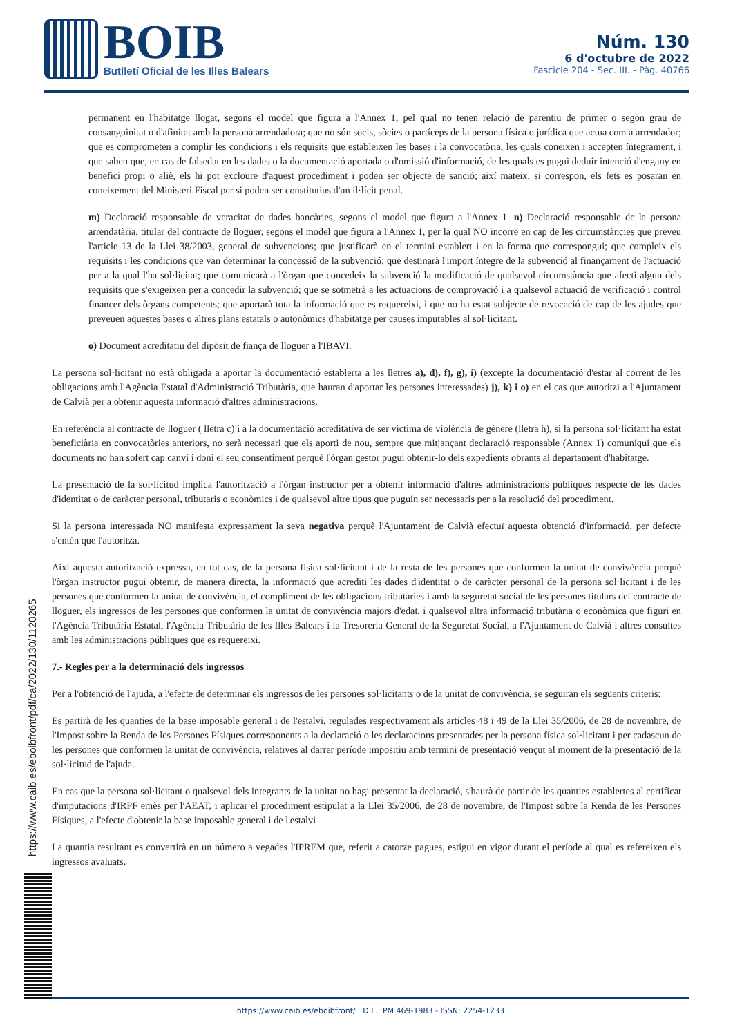BOIB
Butlletí Oficial de les Illes Balears
Núm. 130
6 d'octubre de 2022
Fascicle 204 - Sec. III. - Pàg. 40766
https://www.caib.es/eboibfront/pdf/ca/2022/130/1120265
permanent en l'habitatge llogat, segons el model que figura a l'Annex 1, pel qual no tenen relació de parentiu de primer o segon grau de consanguinitat o d'afinitat amb la persona arrendadora; que no són socis, sòcies o partíceps de la persona física o jurídica que actua com a arrendador; que es comprometen a complir les condicions i els requisits que estableixen les bases i la convocatòria, les quals coneixen i accepten íntegrament, i que saben que, en cas de falsedat en les dades o la documentació aportada o d'omissió d'informació, de les quals es pugui deduir intenció d'engany en benefici propi o aliè, els hi pot excloure d'aquest procediment i poden ser objecte de sanció; així mateix, si correspon, els fets es posaran en coneixement del Ministeri Fiscal per si poden ser constitutius d'un il·lícit penal.
m) Declaració responsable de veracitat de dades bancàries, segons el model que figura a l'Annex 1. n) Declaració responsable de la persona arrendatària, titular del contracte de lloguer, segons el model que figura a l'Annex 1, per la qual NO incorre en cap de les circumstàncies que preveu l'article 13 de la Llei 38/2003, general de subvencions; que justificarà en el termini establert i en la forma que correspongui; que compleix els requisits i les condicions que van determinar la concessió de la subvenció; que destinarà l'import íntegre de la subvenció al finançament de l'actuació per a la qual l'ha sol·licitat; que comunicarà a l'òrgan que concedeix la subvenció la modificació de qualsevol circumstància que afecti algun dels requisits que s'exigeixen per a concedir la subvenció; que se sotmetrà a les actuacions de comprovació i a qualsevol actuació de verificació i control financer dels òrgans competents; que aportarà tota la informació que es requereixi, i que no ha estat subjecte de revocació de cap de les ajudes que preveuen aquestes bases o altres plans estatals o autonòmics d'habitatge per causes imputables al sol·licitant.
o) Document acreditatiu del dipòsit de fiança de lloguer a l'IBAVI.
La persona sol·licitant no està obligada a aportar la documentació establerta a les lletres a), d), f), g), i) (excepte la documentació d'estar al corrent de les obligacions amb l'Agència Estatal d'Administració Tributària, que hauran d'aportar les persones interessades) j), k) i o) en el cas que autoritzi a l'Ajuntament de Calvià per a obtenir aquesta informació d'altres administracions.
En referència al contracte de lloguer ( lletra c) i a la documentació acreditativa de ser víctima de violència de gènere (lletra h), si la persona sol·licitant ha estat beneficiària en convocatòries anteriors, no serà necessari que els aporti de nou, sempre que mitjançant declaració responsable (Annex 1) comuniqui que els documents no han sofert cap canvi i doni el seu consentiment perquè l'òrgan gestor pugui obtenir-lo dels expedients obrants al departament d'habitatge.
La presentació de la sol·licitud implica l'autorització a l'òrgan instructor per a obtenir informació d'altres administracions públiques respecte de les dades d'identitat o de caràcter personal, tributaris o econòmics i de qualsevol altre tipus que puguin ser necessaris per a la resolució del procediment.
Si la persona interessada NO manifesta expressament la seva negativa perquè l'Ajuntament de Calvià efectuï aquesta obtenció d'informació, per defecte s'entén que l'autoritza.
Així aquesta autorització expressa, en tot cas, de la persona física sol·licitant i de la resta de les persones que conformen la unitat de convivència perquè l'òrgan instructor pugui obtenir, de manera directa, la informació que acrediti les dades d'identitat o de caràcter personal de la persona sol·licitant i de les persones que conformen la unitat de convivència, el compliment de les obligacions tributàries i amb la seguretat social de les persones titulars del contracte de lloguer, els ingressos de les persones que conformen la unitat de convivència majors d'edat, i qualsevol altra informació tributària o econòmica que figuri en l'Agència Tributària Estatal, l'Agència Tributària de les Illes Balears i la Tresoreria General de la Seguretat Social, a l'Ajuntament de Calvià i altres consultes amb les administracions públiques que es requereixi.
7.- Regles per a la determinació dels ingressos
Per a l'obtenció de l'ajuda, a l'efecte de determinar els ingressos de les persones sol·licitants o de la unitat de convivència, se seguiran els següents criteris:
Es partirà de les quanties de la base imposable general i de l'estalvi, regulades respectivament als articles 48 i 49 de la Llei 35/2006, de 28 de novembre, de l'Impost sobre la Renda de les Persones Físiques corresponents a la declaració o les declaracions presentades per la persona física sol·licitant i per cadascun de les persones que conformen la unitat de convivència, relatives al darrer període impositiu amb termini de presentació vençut al moment de la presentació de la sol·licitud de l'ajuda.
En cas que la persona sol·licitant o qualsevol dels integrants de la unitat no hagi presentat la declaració, s'haurà de partir de les quanties establertes al certificat d'imputacions d'IRPF emès per l'AEAT, i aplicar el procediment estipulat a la Llei 35/2006, de 28 de novembre, de l'Impost sobre la Renda de les Persones Físiques, a l'efecte d'obtenir la base imposable general i de l'estalvi
La quantia resultant es convertirà en un número a vegades l'IPREM que, referit a catorze pagues, estigui en vigor durant el període al qual es refereixen els ingressos avaluats.
https://www.caib.es/eboibfront/ D.L.: PM 469-1983 - ISSN: 2254-1233